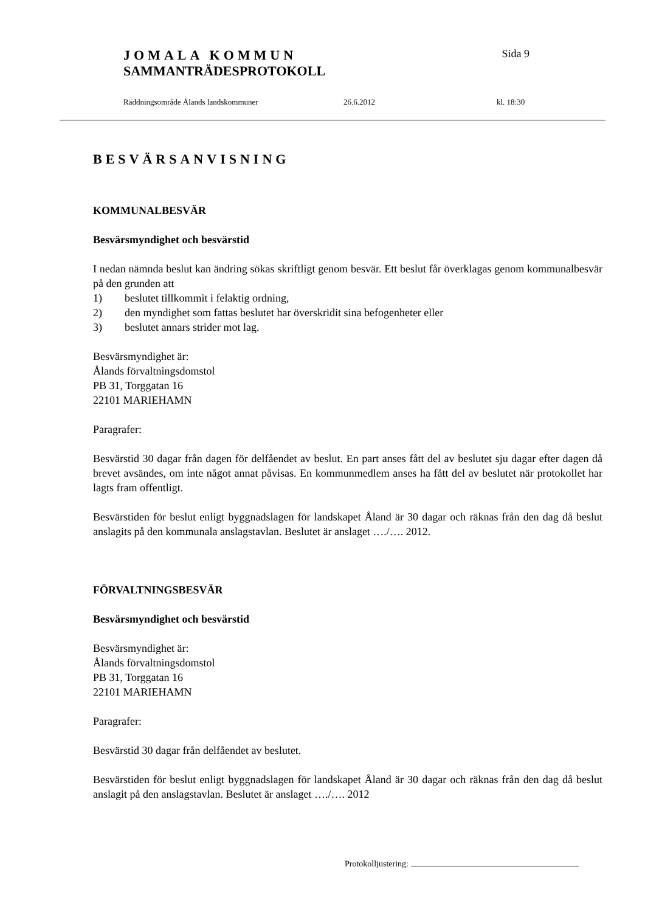JOMALA KOMMUN Sida 9
SAMMANTRÄDESPROTOKOLL
Räddningsområde Ålands landskommuner 26.6.2012 kl. 18:30
BESVÄRSANVISNING
KOMMUNALBESVÄR
Besvärsmyndighet och besvärstid
I nedan nämnda beslut kan ändring sökas skriftligt genom besvär. Ett beslut får överklagas genom kommunalbesvär på den grunden att
1) beslutet tillkommit i felaktig ordning,
2) den myndighet som fattas beslutet har överskridit sina befogenheter eller
3) beslutet annars strider mot lag.
Besvärsmyndighet är:
Ålands förvaltningsdomstol
PB 31, Torggatan 16
22101 MARIEHAMN
Paragrafer:
Besvärstid 30 dagar från dagen för delfåendet av beslut. En part anses fått del av beslutet sju dagar efter dagen då brevet avsändes, om inte något annat påvisas. En kommunmedlem anses ha fått del av beslutet när protokollet har lagts fram offentligt.
Besvärstiden för beslut enligt byggnadslagen för landskapet Åland är 30 dagar och räknas från den dag då beslut anslagits på den kommunala anslagstavlan. Beslutet är anslaget …./…. 2012.
FÖRVALTNINGSBESVÄR
Besvärsmyndighet och besvärstid
Besvärsmyndighet är:
Ålands förvaltningsdomstol
PB 31, Torggatan 16
22101 MARIEHAMN
Paragrafer:
Besvärstid 30 dagar från delfåendet av beslutet.
Besvärstiden för beslut enligt byggnadslagen för landskapet Åland är 30 dagar och räknas från den dag då beslut anslagit på den anslagstavlan. Beslutet är anslaget …./…. 2012
Protokolljustering: